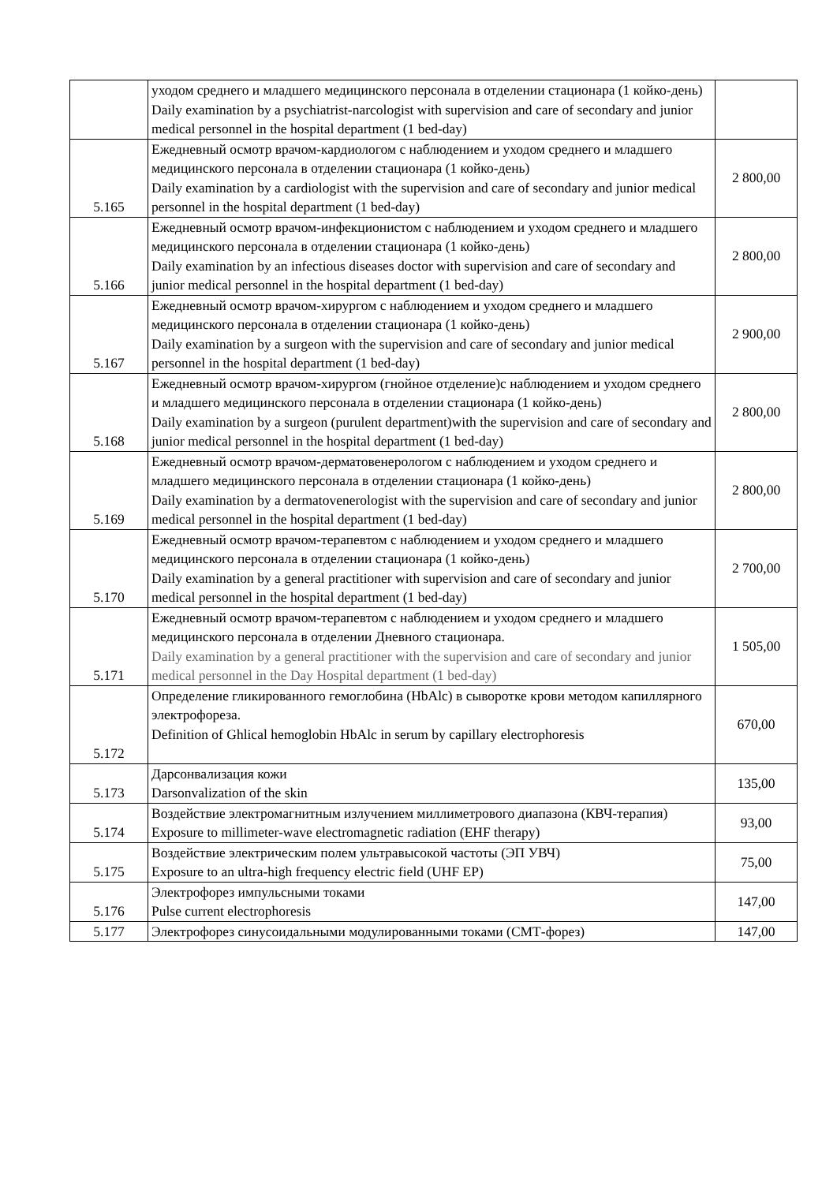| | уходом среднего и младшего медицинского персонала в отделении стационара (1 койко-день) Daily examination by a psychiatrist-narcologist with supervision and care of secondary and junior medical personnel in the hospital department (1 bed-day) | |
| 5.165 | Ежедневный осмотр врачом-кардиологом с наблюдением и уходом среднего и младшего медицинского персонала в отделении стационара (1 койко-день) Daily examination by a cardiologist with the supervision and care of secondary and junior medical personnel in the hospital department (1 bed-day) | 2 800,00 |
| 5.166 | Ежедневный осмотр врачом-инфекционистом с наблюдением и уходом среднего и младшего медицинского персонала в отделении стационара (1 койко-день) Daily examination by an infectious diseases doctor with supervision and care of secondary and junior medical personnel in the hospital department (1 bed-day) | 2 800,00 |
| 5.167 | Ежедневный осмотр врачом-хирургом с наблюдением и уходом среднего и младшего медицинского персонала в отделении стационара (1 койко-день) Daily examination by a surgeon with the supervision and care of secondary and junior medical personnel in the hospital department (1 bed-day) | 2 900,00 |
| 5.168 | Ежедневный осмотр врачом-хирургом (гнойное отделение)с наблюдением и уходом среднего и младшего медицинского персонала в отделении стационара (1 койко-день) Daily examination by a surgeon (purulent department)with the supervision and care of secondary and junior medical personnel in the hospital department (1 bed-day) | 2 800,00 |
| 5.169 | Ежедневный осмотр врачом-дерматовенерологом с наблюдением и уходом среднего и младшего медицинского персонала в отделении стационара (1 койко-день) Daily examination by a dermatovenerologist with the supervision and care of secondary and junior medical personnel in the hospital department (1 bed-day) | 2 800,00 |
| 5.170 | Ежедневный осмотр врачом-терапевтом с наблюдением и уходом среднего и младшего медицинского персонала в отделении стационара (1 койко-день) Daily examination by a general practitioner with supervision and care of secondary and junior medical personnel in the hospital department (1 bed-day) | 2 700,00 |
| 5.171 | Ежедневный осмотр врачом-терапевтом с наблюдением и уходом среднего и младшего медицинского персонала в отделении Дневного стационара. Daily examination by a general practitioner with the supervision and care of secondary and junior medical personnel in the Day Hospital department (1 bed-day) | 1 505,00 |
| 5.172 | Определение гликированного гемоглобина (HbAlc) в сыворотке крови методом капиллярного электрофореза. Definition of Ghlical hemoglobin HbAlc in serum by capillary electrophoresis | 670,00 |
| 5.173 | Дарсонвализация кожи Darsonvalization of the skin | 135,00 |
| 5.174 | Воздействие электромагнитным излучением миллиметрового диапазона (КВЧ-терапия) Exposure to millimeter-wave electromagnetic radiation (EHF therapy) | 93,00 |
| 5.175 | Воздействие электрическим полем ультравысокой частоты (ЭП УВЧ) Exposure to an ultra-high frequency electric field (UHF EP) | 75,00 |
| 5.176 | Электрофорез импульсными токами Pulse current electrophoresis | 147,00 |
| 5.177 | Электрофорез синусоидальными модулированными токами (СМТ-форез) | 147,00 |